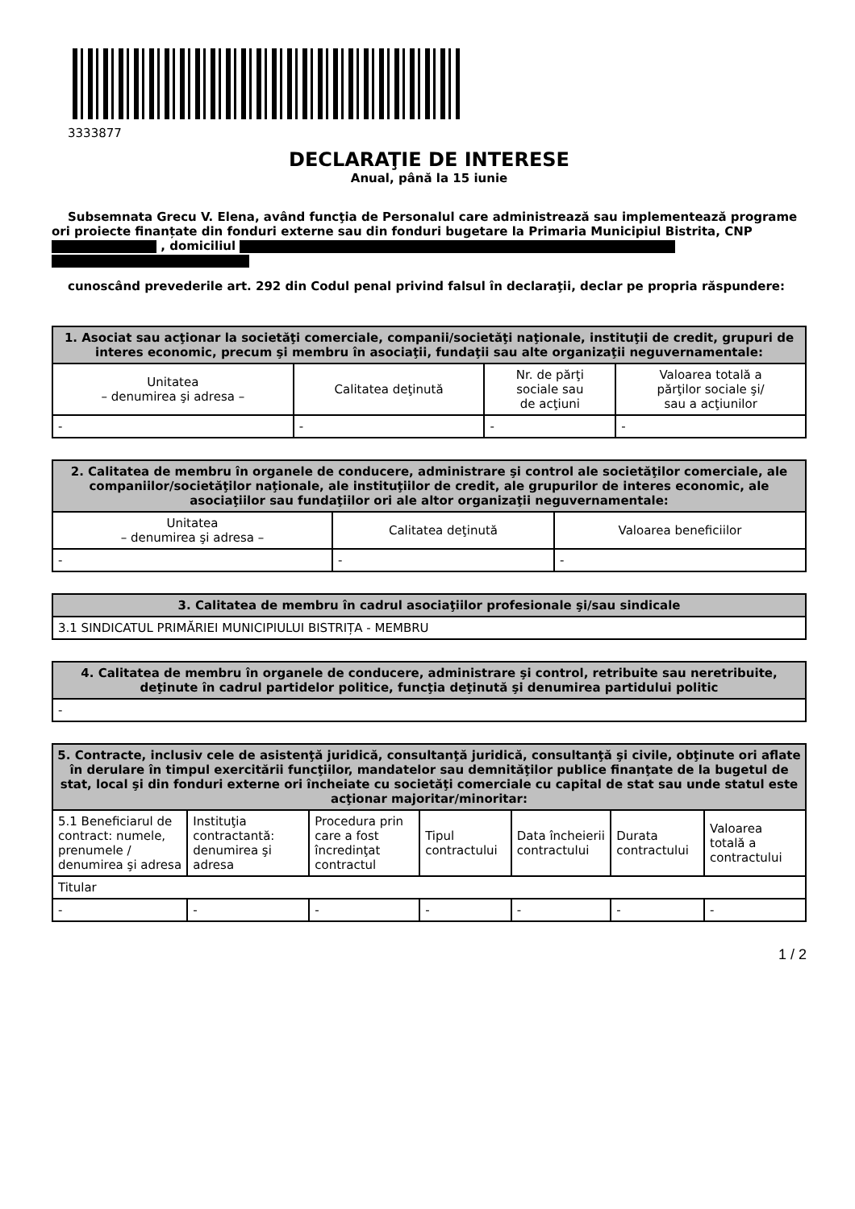3333877
DECLARAŢIE DE INTERESE
Anual, până la 15 iunie
Subsemnata Grecu V. Elena, având funcţia de Personalul care administrează sau implementează programe ori proiecte finanțate din fonduri externe sau din fonduri bugetare la Primaria Municipiul Bistrita, CNP , domiciliul
cunoscând prevederile art. 292 din Codul penal privind falsul în declaraţii, declar pe propria răspundere:
| 1. Asociat sau acţionar la societăţi comerciale, companii/societăţi naţionale, instituţii de credit, grupuri de interes economic, precum şi membru în asociaţii, fundaţii sau alte organizaţii neguvernamentale: | | | |
| --- | --- | --- | --- |
| Unitatea – denumirea şi adresa – | Calitatea deţinută | Nr. de părţi sociale sau de acţiuni | Valoarea totală a părţilor sociale şi/ sau a acţiunilor |
| - | - | - | - |
| 2. Calitatea de membru în organele de conducere, administrare şi control ale societăţilor comerciale, ale companiilor/societăţilor naţionale, ale instituţiilor de credit, ale grupurilor de interes economic, ale asociaţiilor sau fundaţiilor ori ale altor organizaţii neguvernamentale: | | |
| --- | --- | --- |
| Unitatea – denumirea şi adresa – | Calitatea deţinută | Valoarea beneficiilor |
| - | - | - |
| 3. Calitatea de membru în cadrul asociaţiilor profesionale şi/sau sindicale |
| --- |
| 3.1 SINDICATUL PRIMĂRIEI MUNICIPIULUI BISTRIȚA - MEMBRU |
| 4. Calitatea de membru în organele de conducere, administrare şi control, retribuite sau neretribuite, deţinute în cadrul partidelor politice, funcţia deţinută şi denumirea partidului politic |
| --- |
| - |
| 5. Contracte, inclusiv cele de asistenţă juridică, consultanţă juridică, consultanţă şi civile, obţinute ori aflate în derulare în timpul exercitării funcţiilor, mandatelor sau demnităţilor publice finanţate de la bugetul de stat, local şi din fonduri externe ori încheiate cu societăţi comerciale cu capital de stat sau unde statul este acţionar majoritar/minoritar: | | | | | | |
| --- | --- | --- | --- | --- | --- | --- |
| 5.1 Beneficiarul de contract: numele, prenumele / denumirea şi adresa | Instituţia contractantă: denumirea şi adresa | Procedura prin care a fost încredinţat contractul | Tipul contractului | Data încheierii contractului | Durata contractului | Valoarea totală a contractului |
| Titular | | | | | | |
| - | - | - | - | - | - | - |
1 / 2